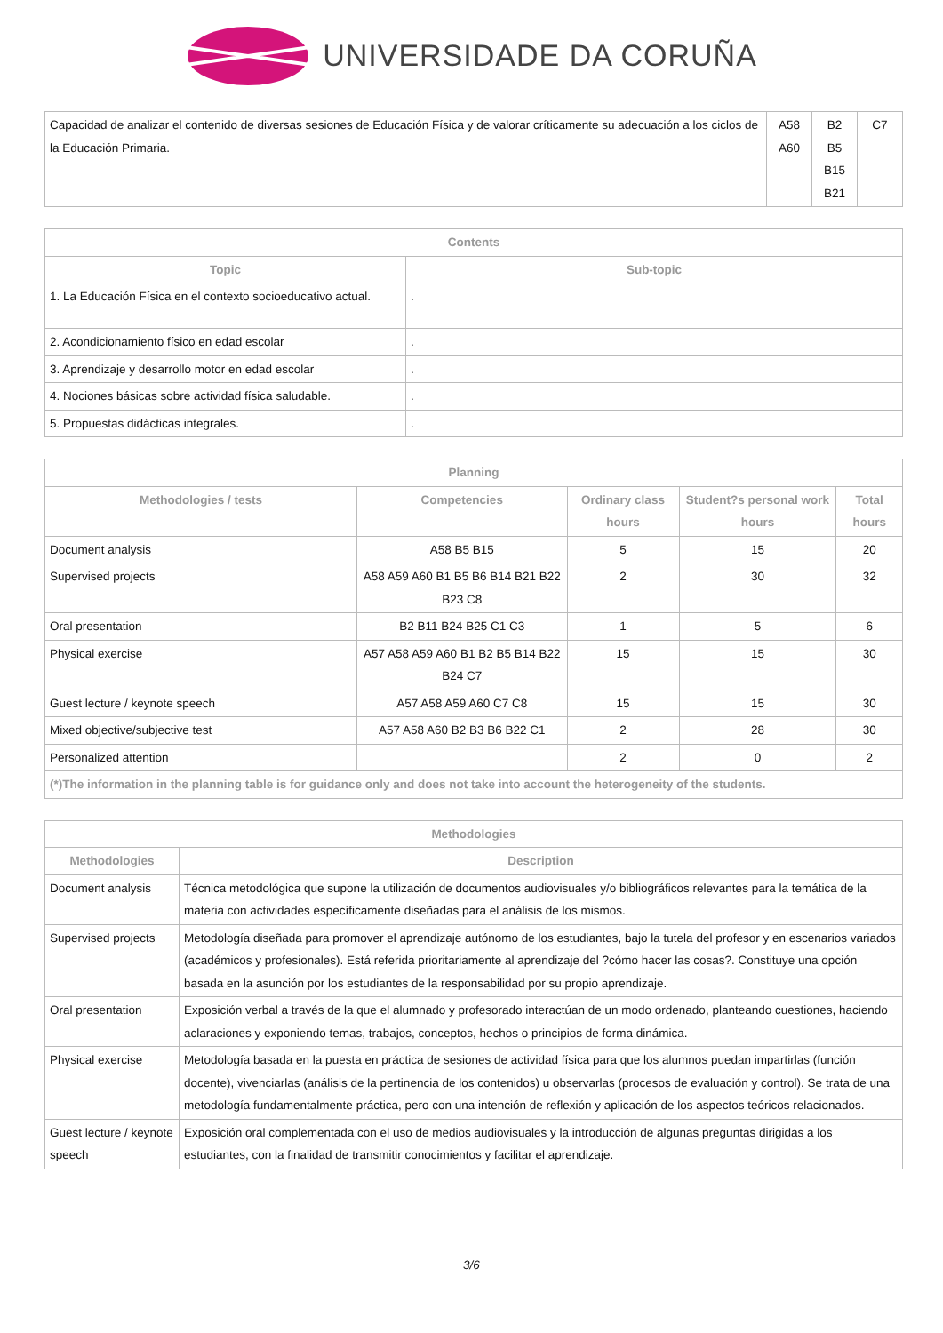UNIVERSIDADE DA CORUÑA
| Capacidad de analizar el contenido de diversas sesiones de Educación Física y de valorar críticamente su adecuación a los ciclos de la Educación Primaria. | A58 A60 | B2 B5 B15 B21 | C7 |
| Contents | |
| --- | --- |
| Topic | Sub-topic |
| 1. La Educación Física en el contexto socioeducativo actual. | . |
| 2. Acondicionamiento físico en edad escolar | . |
| 3. Aprendizaje y desarrollo motor en edad escolar | . |
| 4. Nociones básicas sobre actividad física saludable. | . |
| 5. Propuestas didácticas integrales. | . |
| Planning | | | | |
| --- | --- | --- | --- | --- |
| Methodologies / tests | Competencies | Ordinary class hours | Student?s personal work hours | Total hours |
| Document analysis | A58 B5 B15 | 5 | 15 | 20 |
| Supervised projects | A58 A59 A60 B1 B5 B6 B14 B21 B22 B23 C8 | 2 | 30 | 32 |
| Oral presentation | B2 B11 B24 B25 C1 C3 | 1 | 5 | 6 |
| Physical exercise | A57 A58 A59 A60 B1 B2 B5 B14 B22 B24 C7 | 15 | 15 | 30 |
| Guest lecture / keynote speech | A57 A58 A59 A60 C7 C8 | 15 | 15 | 30 |
| Mixed objective/subjective test | A57 A58 A60 B2 B3 B6 B22 C1 | 2 | 28 | 30 |
| Personalized attention | | 2 | 0 | 2 |
| (*)The information in the planning table is for guidance only and does not take into account the heterogeneity of the students. | | | | |
| Methodologies | |
| --- | --- |
| Methodologies | Description |
| Document analysis | Técnica metodológica que supone la utilización de documentos audiovisuales y/o bibliográficos relevantes para la temática de la materia con actividades específicamente diseñadas para el análisis de los mismos. |
| Supervised projects | Metodología diseñada para promover el aprendizaje autónomo de los estudiantes, bajo la tutela del profesor y en escenarios variados (académicos y profesionales). Está referida prioritariamente al aprendizaje del ?cómo hacer las cosas?. Constituye una opción basada en la asunción por los estudiantes de la responsabilidad por su propio aprendizaje. |
| Oral presentation | Exposición verbal a través de la que el alumnado y profesorado interactúan de un modo ordenado, planteando cuestiones, haciendo aclaraciones y exponiendo temas, trabajos, conceptos, hechos o principios de forma dinámica. |
| Physical exercise | Metodología basada en la puesta en práctica de sesiones de actividad física para que los alumnos puedan impartirlas (función docente), vivenciarlas (análisis de la pertinencia de los contenidos) u observarlas (procesos de evaluación y control). Se trata de una metodología fundamentalmente práctica, pero con una intención de reflexión y aplicación de los aspectos teóricos relacionados. |
| Guest lecture / keynote speech | Exposición oral complementada con el uso de medios audiovisuales y la introducción de algunas preguntas dirigidas a los estudiantes, con la finalidad de transmitir conocimientos y facilitar el aprendizaje. |
3/6